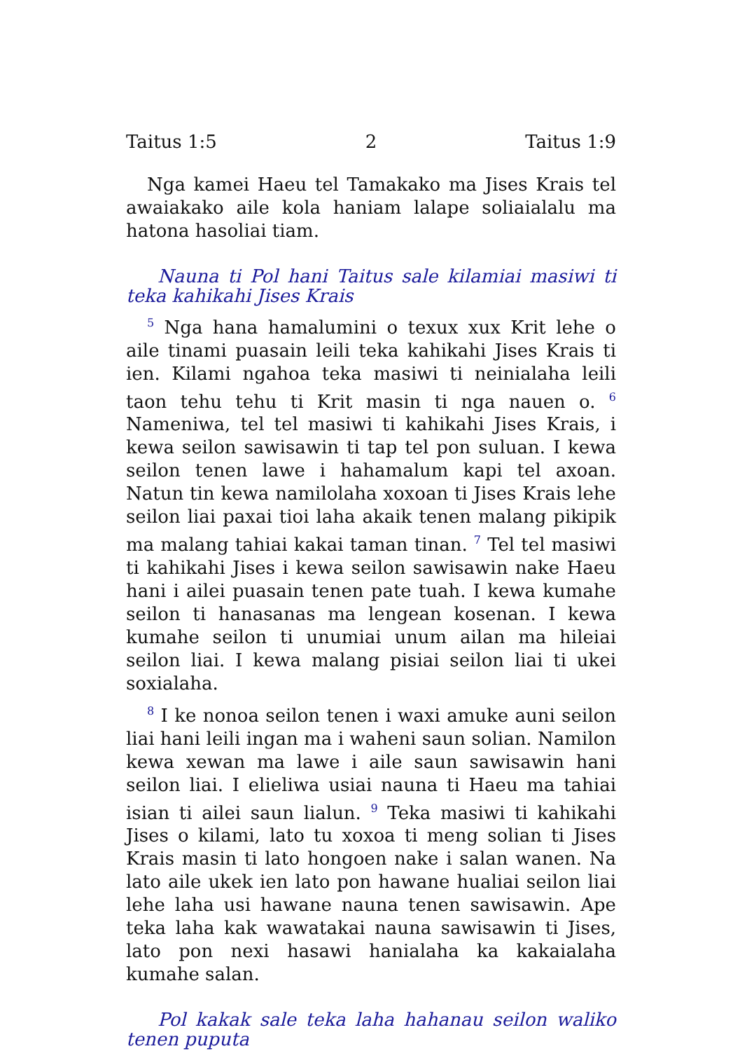Taitus 1:5 2 Taitus 1:9
Nga kamei Haeu tel Tamakako ma Jises Krais tel awaiakako aile kola haniam lalape soliaialalu ma hatona hasoliai tiam.
Nauna ti Pol hani Taitus sale kilamiai masiwi ti teka kahikahi Jises Krais
<sup>5</sup> Nga hana hamalumini o texux xux Krit lehe o aile tinami puasain leili teka kahikahi Jises Krais ti ien. Kilami ngahoa teka masiwi ti neinialaha leili taon tehu tehu ti Krit masin ti nga nauen o. <sup>6</sup> Nameniwa, tel tel masiwi ti kahikahi Jises Krais, i kewa seilon sawisawin ti tap tel pon suluan. I kewa seilon tenen lawe i hahamalum kapi tel axoan. Natun tin kewa namilolaha xoxoan ti Jises Krais lehe seilon liai paxai tioi laha akaik tenen malang pikipik ma malang tahiai kakai taman tinan. <sup>7</sup> Tel tel masiwi ti kahikahi Jises i kewa seilon sawisawin nake Haeu hani i ailei puasain tenen pate tuah. I kewa kumahe seilon ti hanasanas ma lengean kosenan. I kewa kumahe seilon ti unumiai unum ailan ma hileiai seilon liai. I kewa malang pisiai seilon liai ti ukei soxialaha.
<sup>8</sup> I ke nonoa seilon tenen i waxi amuke auni seilon liai hani leili ingan ma i waheni saun solian. Namilon kewa xewan ma lawe i aile saun sawisawin hani seilon liai. I elieliwa usiai nauna ti Haeu ma tahiai isian ti ailei saun lialun. <sup>9</sup> Teka masiwi ti kahikahi Jises o kilami, lato tu xoxoa ti meng solian ti Jises Krais masin ti lato hongoen nake i salan wanen. Na lato aile ukek ien lato pon hawane hualiai seilon liai lehe laha usi hawane nauna tenen sawisawin. Ape teka laha kak wawatakai nauna sawisawin ti Jises, lato pon nexi hasawi hanialaha ka kakaialaha kumahe salan.
Pol kakak sale teka laha hahanau seilon waliko tenen puputa